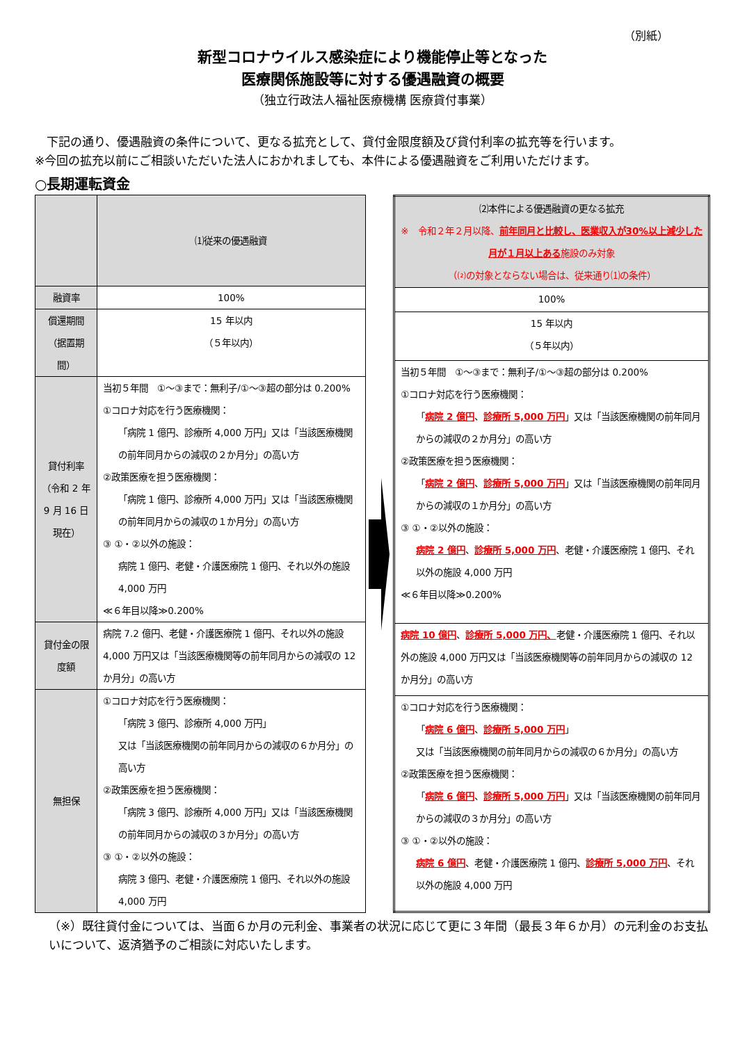（別紙）
新型コロナウイルス感染症により機能停止等となった
医療関係施設等に対する優遇融資の概要
（独立行政法人福祉医療機構 医療貸付事業）
　下記の通り、優遇融資の条件について、更なる拡充として、貸付金限度額及び貸付利率の拡充等を行います。
※今回の拡充以前にご相談いただいた法人におかれましても、本件による優遇融資をご利用いただけます。
○長期運転資金
| | ⑴従来の優遇融資 |
| --- | --- |
| 融資率 | 100% |
| 償還期間 （据置期間） | 15 年以内 （５年以内） |
| 貸付利率 （令和 2 年 9 月 16 日現在） | 当初５年間 ①～③まで：無利子/①～③超の部分は 0.200% ①コロナ対応を行う医療機関： 「病院 1 億円、診療所 4,000 万円」又は「当該医療機関の前年同月からの減収の２か月分」の高い方 ②政策医療を担う医療機関： 「病院 1 億円、診療所 4,000 万円」又は「当該医療機関の前年同月からの減収の１か月分」の高い方 ③ ①・②以外の施設： 病院 1 億円、老健・介護医療院 1 億円、それ以外の施設 4,000 万円 ≪６年目以降≫0.200% |
| 貸付金の限度額 | 病院 7.2 億円、老健・介護医療院 1 億円、それ以外の施設 4,000 万円又は「当該医療機関等の前年同月からの減収の 12 か月分」の高い方 |
| 無担保 | ①コロナ対応を行う医療機関： 「病院 3 億円、診療所 4,000 万円」 又は「当該医療機関の前年同月からの減収の６か月分」の高い方 ②政策医療を担う医療機関： 「病院 3 億円、診療所 4,000 万円」又は「当該医療機関の前年同月からの減収の３か月分」の高い方 ③ ①・②以外の施設： 病院 3 億円、老健・介護医療院 1 億円、それ以外の施設 4,000 万円 |
| ⑵本件による優遇融資の更なる拡充 ※ 令和２年２月以降、 前年同月と比較し、医業収入が30%以上減少した月が１月以上ある 施設のみ対象 （⑵の対象とならない場合は、従来通り⑴の条件） |
| --- |
| 100% |
| 15 年以内 （５年以内） |
| 当初５年間 ①～③まで：無利子/①～③超の部分は 0.200% ①コロナ対応を行う医療機関： 「 病院 2 億円 、 診療所 5,000 万円 」又は「当該医療機関の前年同月からの減収の２か月分」の高い方 ②政策医療を担う医療機関： 「 病院 2 億円 、 診療所 5,000 万円 」又は「当該医療機関の前年同月からの減収の１か月分」の高い方 ③ ①・②以外の施設： 病院 2 億円 、 診療所 5,000 万円 、老健・介護医療院 1 億円、それ以外の施設 4,000 万円 ≪６年目以降≫0.200% |
| 病院 10 億円 、 診療所 5,000 万円、 老健・介護医療院 1 億円、それ以外の施設 4,000 万円又は「当該医療機関等の前年同月からの減収の 12 か月分」の高い方 |
| ①コロナ対応を行う医療機関： 「 病院 6 億円 、 診療所 5,000 万円 」 又は「当該医療機関の前年同月からの減収の６か月分」の高い方 ②政策医療を担う医療機関： 「 病院 6 億円 、 診療所 5,000 万円 」又は「当該医療機関の前年同月からの減収の３か月分」の高い方 ③ ①・②以外の施設： 病院 6 億円 、老健・介護医療院 1 億円、 診療所 5,000 万円 、それ以外の施設 4,000 万円 |
（※）既往貸付金については、当面６か月の元利金、事業者の状況に応じて更に３年間（最長３年６か月）の元利金のお支払いについて、返済猶予のご相談に対応いたします。